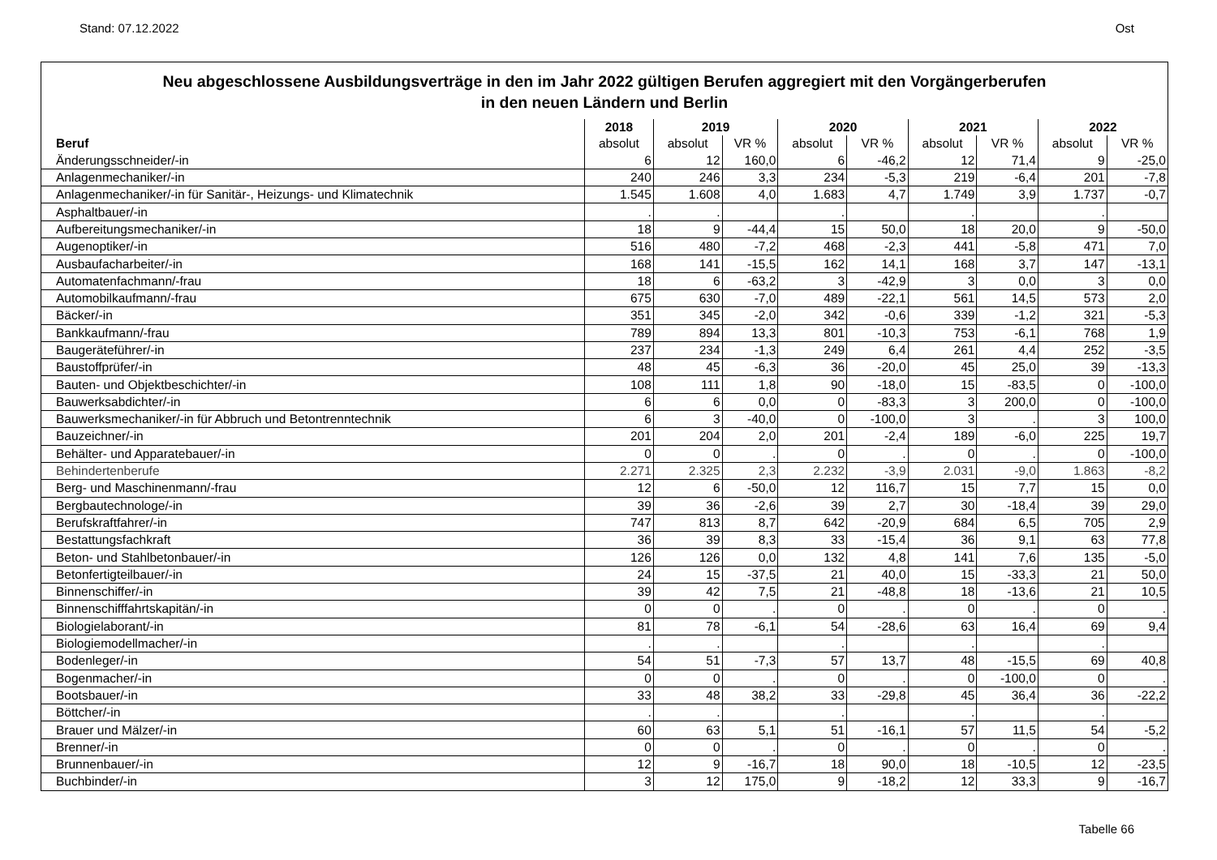Stand: 07.12.2022 Ost
Neu abgeschlossene Ausbildungsverträge in den im Jahr 2022 gültigen Berufen aggregiert mit den Vorgängerberufen
in den neuen Ländern und Berlin
| | 2018 | 2019 | | 2020 | | 2021 | | 2022 | |
| --- | --- | --- | --- | --- | --- | --- | --- | --- | --- |
| Beruf | absolut | absolut | VR % | absolut | VR % | absolut | VR % | absolut | VR % |
| Änderungsschneider/-in | 6 | 12 | 160,0 | 6 | -46,2 | 12 | 71,4 | 9 | -25,0 |
| Anlagenmechaniker/-in | 240 | 246 | 3,3 | 234 | -5,3 | 219 | -6,4 | 201 | -7,8 |
| Anlagenmechaniker/-in für Sanitär-, Heizungs- und Klimatechnik | 1.545 | 1.608 | 4,0 | 1.683 | 4,7 | 1.749 | 3,9 | 1.737 | -0,7 |
| Asphaltbauer/-in | . | . | | . | | . | | . | |
| Aufbereitungsmechaniker/-in | 18 | 9 | -44,4 | 15 | 50,0 | 18 | 20,0 | 9 | -50,0 |
| Augenoptiker/-in | 516 | 480 | -7,2 | 468 | -2,3 | 441 | -5,8 | 471 | 7,0 |
| Ausbaufacharbeiter/-in | 168 | 141 | -15,5 | 162 | 14,1 | 168 | 3,7 | 147 | -13,1 |
| Automatenfachmann/-frau | 18 | 6 | -63,2 | 3 | -42,9 | 3 | 0,0 | 3 | 0,0 |
| Automobilkaufmann/-frau | 675 | 630 | -7,0 | 489 | -22,1 | 561 | 14,5 | 573 | 2,0 |
| Bäcker/-in | 351 | 345 | -2,0 | 342 | -0,6 | 339 | -1,2 | 321 | -5,3 |
| Bankkaufmann/-frau | 789 | 894 | 13,3 | 801 | -10,3 | 753 | -6,1 | 768 | 1,9 |
| Baugeräteführer/-in | 237 | 234 | -1,3 | 249 | 6,4 | 261 | 4,4 | 252 | -3,5 |
| Baustoffprüfer/-in | 48 | 45 | -6,3 | 36 | -20,0 | 45 | 25,0 | 39 | -13,3 |
| Bauten- und Objektbeschichter/-in | 108 | 111 | 1,8 | 90 | -18,0 | 15 | -83,5 | 0 | -100,0 |
| Bauwerksabdichter/-in | 6 | 6 | 0,0 | 0 | -83,3 | 3 | 200,0 | 0 | -100,0 |
| Bauwerksmechaniker/-in für Abbruch und Betontrenntechnik | 6 | 3 | -40,0 | 0 | -100,0 | 3 | . | 3 | 100,0 |
| Bauzeichner/-in | 201 | 204 | 2,0 | 201 | -2,4 | 189 | -6,0 | 225 | 19,7 |
| Behälter- und Apparatebauer/-in | 0 | 0 | . | 0 | . | 0 | . | 0 | -100,0 |
| Behindertenberufe | 2.271 | 2.325 | 2,3 | 2.232 | -3,9 | 2.031 | -9,0 | 1.863 | -8,2 |
| Berg- und Maschinenmann/-frau | 12 | 6 | -50,0 | 12 | 116,7 | 15 | 7,7 | 15 | 0,0 |
| Bergbautechnologe/-in | 39 | 36 | -2,6 | 39 | 2,7 | 30 | -18,4 | 39 | 29,0 |
| Berufskraftfahrer/-in | 747 | 813 | 8,7 | 642 | -20,9 | 684 | 6,5 | 705 | 2,9 |
| Bestattungsfachkraft | 36 | 39 | 8,3 | 33 | -15,4 | 36 | 9,1 | 63 | 77,8 |
| Beton- und Stahlbetonbauer/-in | 126 | 126 | 0,0 | 132 | 4,8 | 141 | 7,6 | 135 | -5,0 |
| Betonfertigteilbauer/-in | 24 | 15 | -37,5 | 21 | 40,0 | 15 | -33,3 | 21 | 50,0 |
| Binnenschiffer/-in | 39 | 42 | 7,5 | 21 | -48,8 | 18 | -13,6 | 21 | 10,5 |
| Binnenschifffahrtskapitän/-in | 0 | 0 | . | 0 | . | 0 | . | 0 | . |
| Biologielaborant/-in | 81 | 78 | -6,1 | 54 | -28,6 | 63 | 16,4 | 69 | 9,4 |
| Biologiemodellmacher/-in | . | . | | . | | . | | . | |
| Bodenleger/-in | 54 | 51 | -7,3 | 57 | 13,7 | 48 | -15,5 | 69 | 40,8 |
| Bogenmacher/-in | 0 | 0 | . | 0 | . | 0 | -100,0 | 0 | . |
| Bootsbauer/-in | 33 | 48 | 38,2 | 33 | -29,8 | 45 | 36,4 | 36 | -22,2 |
| Böttcher/-in | . | . | | . | | . | | . | |
| Brauer und Mälzer/-in | 60 | 63 | 5,1 | 51 | -16,1 | 57 | 11,5 | 54 | -5,2 |
| Brenner/-in | 0 | 0 | . | 0 | . | 0 | . | 0 | . |
| Brunnenbauer/-in | 12 | 9 | -16,7 | 18 | 90,0 | 18 | -10,5 | 12 | -23,5 |
| Buchbinder/-in | 3 | 12 | 175,0 | 9 | -18,2 | 12 | 33,3 | 9 | -16,7 |
Tabelle 66